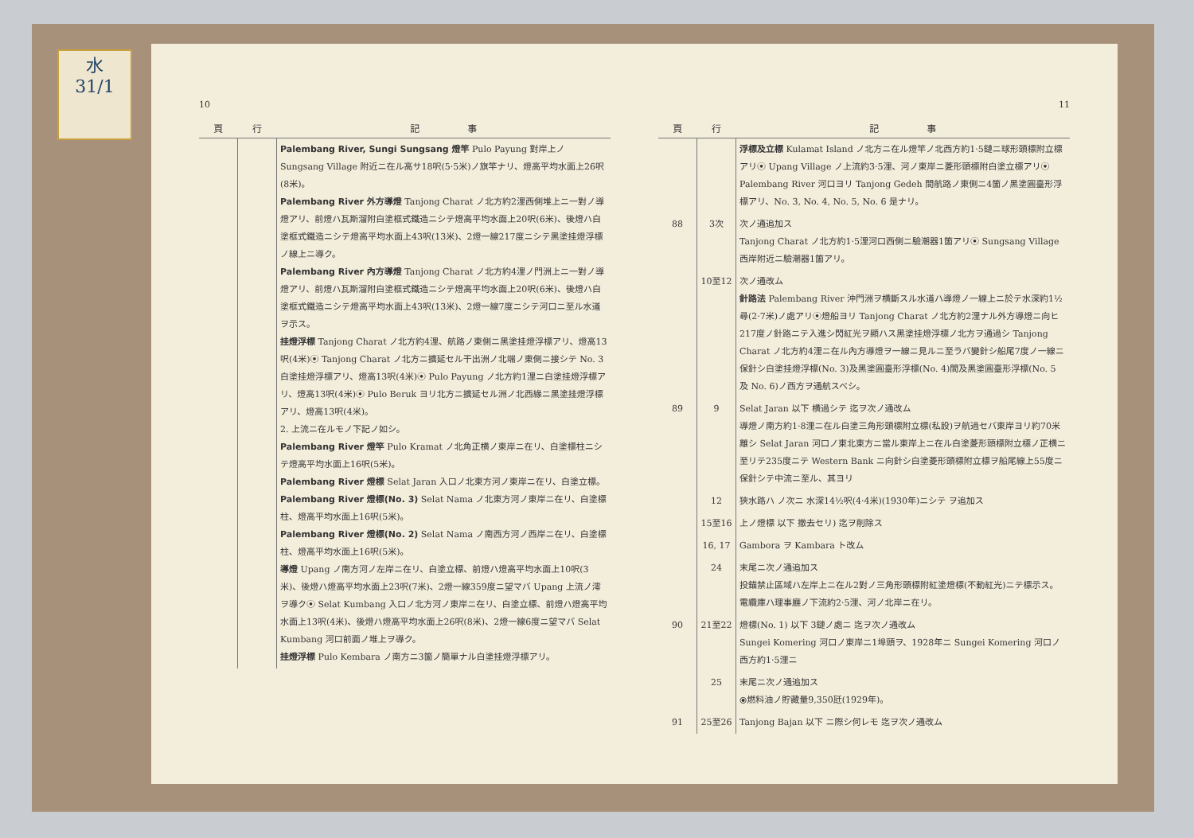水
31/1
10
| 頁 | 行 | 記 事 |
| --- | --- | --- |
| | | Palembang River, Sungi Sungsang 燈竿 Pulo Payung 對岸上ノ Sungsang Village 附近ニ在ル高サ18呎(5·5米)ノ旗竿ナリ、燈高平均水面上26呎(8米)。 Palembang River 外方導燈 Tanjong Charat ノ北方約2浬西側堆上ニ一對ノ導燈アリ、前燈ハ瓦斯溜附白塗框式鐵造ニシテ燈高平均水面上20呎(6米)、後燈ハ白塗框式鐵造ニシテ燈高平均水面上43呎(13米)、2燈一線217度ニシテ黑塗挂燈浮標ノ線上ニ導ク。 Palembang River 內方導燈 Tanjong Charat ノ北方約4浬ノ門洲上ニ一對ノ導燈アリ、前燈ハ瓦斯溜附白塗框式鐵造ニシテ燈高平均水面上20呎(6米)、後燈ハ白塗框式鐵造ニシテ燈高平均水面上43呎(13米)、2燈一線7度ニシテ河口ニ至ル水道ヲ示ス。 挂燈浮標 Tanjong Charat ノ北方約4浬、航路ノ東側ニ黑塗挂燈浮標アリ、燈高13呎(4米)⦿ Tanjong Charat ノ北方ニ擴延セル干出洲ノ北端ノ東側ニ接シテ No. 3 白塗挂燈浮標アリ、燈高13呎(4米)⦿ Pulo Payung ノ北方約1浬ニ白塗挂燈浮標アリ、燈高13呎(4米)⦿ Pulo Beruk ヨリ北方ニ擴延セル洲ノ北西緣ニ黑塗挂燈浮標アリ、燈高13呎(4米)。 2. 上流ニ在ルモノ下記ノ如シ。 Palembang River 燈竿 Pulo Kramat ノ北角正横ノ東岸ニ在リ、白塗標柱ニシテ燈高平均水面上16呎(5米)。 Palembang River 燈標 Selat Jaran 入口ノ北東方河ノ東岸ニ在リ、白塗立標。 Palembang River 燈標(No. 3) Selat Nama ノ北東方河ノ東岸ニ在リ、白塗標柱、燈高平均水面上16呎(5米)。 Palembang River 燈標(No. 2) Selat Nama ノ南西方河ノ西岸ニ在リ、白塗標柱、燈高平均水面上16呎(5米)。 導燈 Upang ノ南方河ノ左岸ニ在リ、白塗立標、前燈ハ燈高平均水面上10呎(3米)、後燈ハ燈高平均水面上23呎(7米)、2燈一線359度ニ望マバ Upang 上流ノ澪ヲ導ク⦿ Selat Kumbang 入口ノ北方河ノ東岸ニ在リ、白塗立標、前燈ハ燈高平均水面上13呎(4米)、後燈ハ燈高平均水面上26呎(8米)、2燈一線6度ニ望マバ Selat Kumbang 河口前面ノ堆上ヲ導ク。 挂燈浮標 Pulo Kembara ノ南方ニ3箇ノ簡單ナル白塗挂燈浮標アリ。 |
11
| 頁 | 行 | 記 事 |
| --- | --- | --- |
| | | 浮標及立標 Kulamat Island ノ北方ニ在ル燈竿ノ北西方約1·5鏈ニ球形頭標附立標アリ⦿ Upang Village ノ上流約3·5浬、河ノ東岸ニ菱形頭標附白塗立標アリ⦿ Palembang River 河口ヨリ Tanjong Gedeh 間航路ノ東側ニ4箇ノ黑塗圓臺形浮標アリ、No. 3, No. 4, No. 5, No. 6 是ナリ。 |
| 88 | 3次 | 次ノ通追加ス Tanjong Charat ノ北方約1·5浬河口西側ニ驗潮器1箇アリ⦿ Sungsang Village 西岸附近ニ驗潮器1箇アリ。 |
| | 10至12 | 次ノ通改ム 針路法 Palembang River 沖門洲ヲ横斷スル水道ハ導燈ノ一線上ニ於テ水深約1½尋(2·7米)ノ處アリ⦿燈船ヨリ Tanjong Charat ノ北方約2浬ナル外方導燈ニ向ヒ217度ノ針路ニテ入進シ閃紅光ヲ顯ハス黑塗挂燈浮標ノ北方ヲ通過シ Tanjong Charat ノ北方約4浬ニ在ル內方導燈ヲ一線ニ見ルニ至ラバ變針シ船尾7度ノ一線ニ保針シ白塗挂燈浮標(No. 3)及黑塗圓臺形浮標(No. 4)間及黑塗圓臺形浮標(No. 5 及 No. 6)ノ西方ヲ通航スベシ。 |
| 89 | 9 | Selat Jaran 以下 横過シテ 迄ヲ次ノ通改ム 導燈ノ南方約1·8浬ニ在ル白塗三角形頭標附立標(私設)ヲ航過セバ東岸ヨリ約70米離シ Selat Jaran 河口ノ東北東方ニ當ル東岸上ニ在ル白塗菱形頭標附立標ノ正横ニ至リテ235度ニテ Western Bank ニ向針シ白塗菱形頭標附立標ヲ船尾線上55度ニ保針シテ中流ニ至ル、其ヨリ |
| | 12 | 狹水路ハ ノ次ニ 水深14½呎(4·4米)(1930年)ニシテ ヲ追加ス |
| | 15至16 | 上ノ燈標 以下 撤去セリ) 迄ヲ削除ス |
| | 16, 17 | Gambora ヲ Kambara ト改ム |
| | 24 | 末尾ニ次ノ通追加ス 投錨禁止區域ハ左岸上ニ在ル2對ノ三角形頭標附紅塗燈標(不動紅光)ニテ標示ス。 電纜庫ハ理事廳ノ下流約2·5浬、河ノ北岸ニ在リ。 |
| 90 | 21至22 | 燈標(No. 1) 以下 3鏈ノ處ニ 迄ヲ次ノ通改ム Sungei Komering 河口ノ東岸ニ1埠頭ヲ、1928年ニ Sungei Komering 河口ノ西方約1·5浬ニ |
| | 25 | 末尾ニ次ノ通追加ス ⦿燃料油ノ貯藏量9,350瓩(1929年)。 |
| 91 | 25至26 | Tanjong Bajan 以下 ニ際シ何レモ 迄ヲ次ノ通改ム |